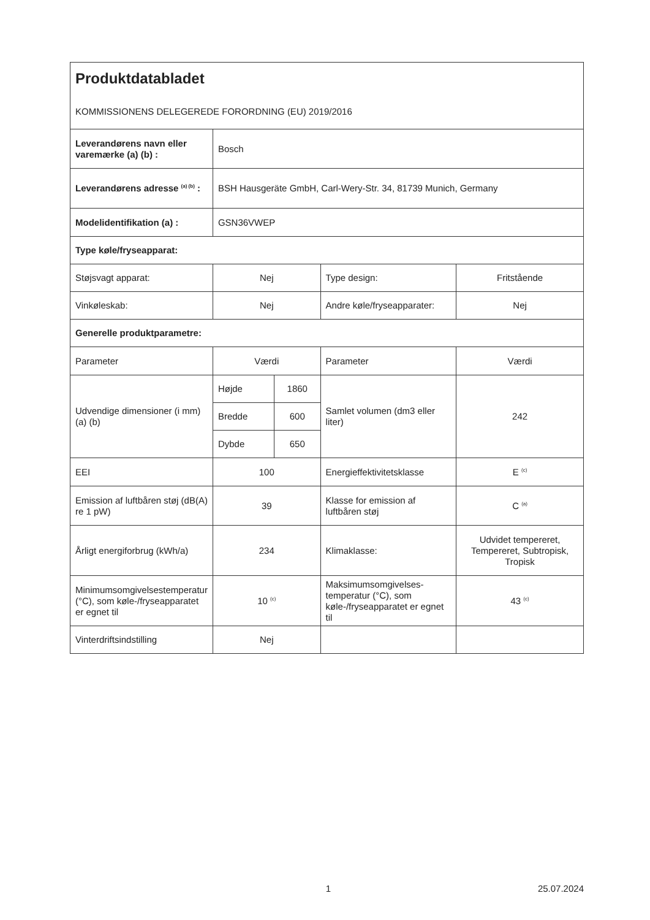| Produktdatabladet KOMMISSIONENS DELEGEREDE FORORDNING (EU) 2019/2016 | | | | |
| Leverandørens navn eller varemærke (a) (b) : | Bosch | | | |
| Leverandørens adresse <sup>(a) (b)</sup> : | BSH Hausgeräte GmbH, Carl-Wery-Str. 34, 81739 Munich, Germany | | | |
| Modelidentifikation (a) : | GSN36VWEP | | | |
| Type køle/fryseapparat: | | | | |
| Støjsvagt apparat: | Nej | | Type design: | Fritstående |
| Vinkøleskab: | Nej | | Andre køle/fryseapparater: | Nej |
| Generelle produktparametre: | | | | |
| Parameter | Værdi | | Parameter | Værdi |
| Udvendige dimensioner (i mm) (a) (b) | Højde | 1860 | Samlet volumen (dm3 eller liter) | 242 |
| | Bredde | 600 | | |
| | Dybde | 650 | | |
| EEI | 100 | | Energieffektivitetsklasse | E <sup>(c)</sup> |
| Emission af luftbåren støj (dB(A) re 1 pW) | 39 | | Klasse for emission af luftbåren støj | C <sup>(a)</sup> |
| Årligt energiforbrug (kWh/a) | 234 | | Klimaklasse: | Udvidet tempereret, Tempereret, Subtropisk, Tropisk |
| Minimumsomgivelsestemperatur (°C), som køle-/fryseapparatet er egnet til | 10 <sup>(c)</sup> | | Maksimumsomgivelses-temperatur (°C), som køle-/fryseapparatet er egnet til | 43 <sup>(c)</sup> |
| Vinterdriftsindstilling | Nej | | | |
1 25.07.2024